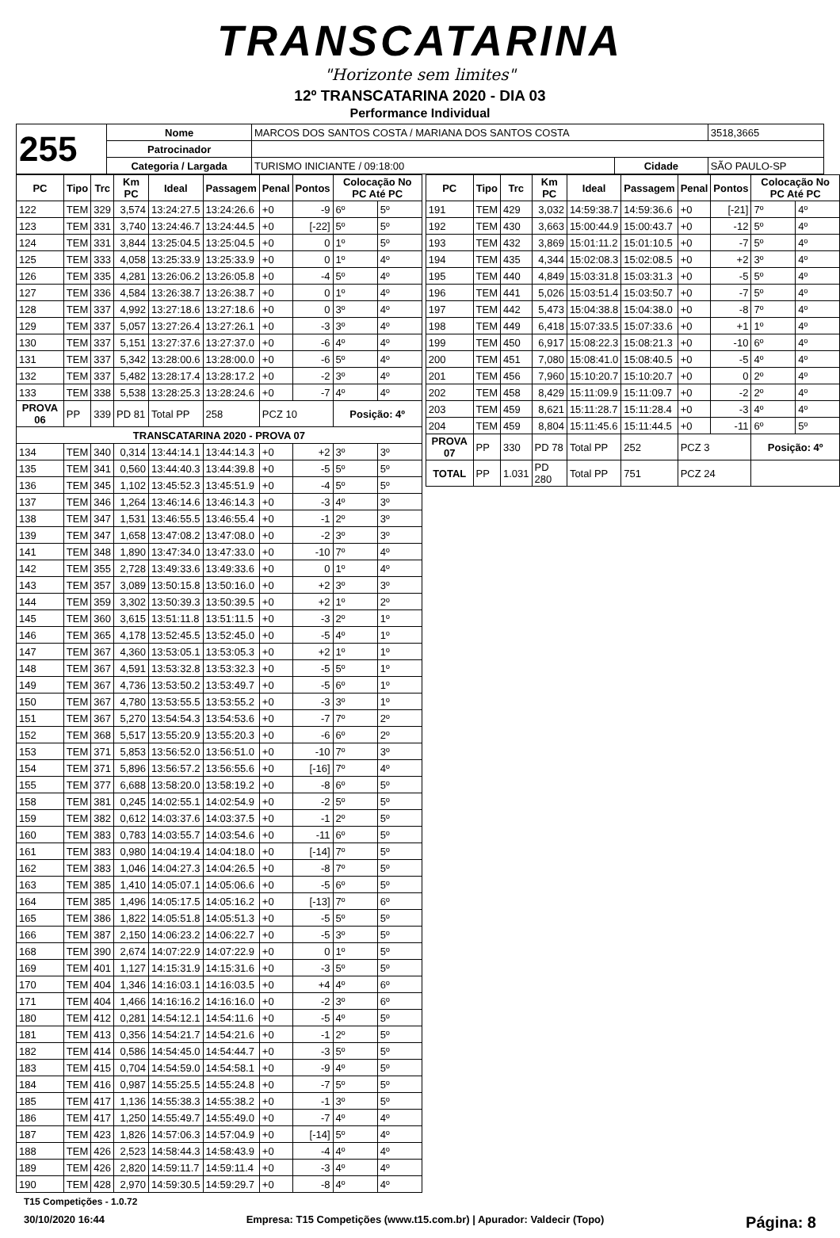TRANSCATARINA
"Horizonte sem limites"
12º TRANSCATARINA 2020 - DIA 03
Performance Individual
| 255 | Nome | MARCOS DOS SANTOS COSTA / MARIANA DOS SANTOS COSTA | | | 3518,3665 |
| | Patrocinador | | | | |
| | Categoria / Largada | TURISMO INICIANTE / 09:18:00 | Cidade | SÃO PAULO-SP | |
| PC | Tipo | Trc | Km PC | Ideal | Passagem | Penal | Pontos | Colocação No PC Até PC | |
| --- | --- | --- | --- | --- | --- | --- | --- | --- | --- |
| 122 | TEM | 329 | 3,574 | 13:24:27.5 | 13:24:26.6 | +0 | -9 | 6º | 5º |
| 123 | TEM | 331 | 3,740 | 13:24:46.7 | 13:24:44.5 | +0 | [-22] | 5º | 5º |
| 124 | TEM | 331 | 3,844 | 13:25:04.5 | 13:25:04.5 | +0 | 0 | 1º | 5º |
| 125 | TEM | 333 | 4,058 | 13:25:33.9 | 13:25:33.9 | +0 | 0 | 1º | 4º |
| 126 | TEM | 335 | 4,281 | 13:26:06.2 | 13:26:05.8 | +0 | -4 | 5º | 4º |
| 127 | TEM | 336 | 4,584 | 13:26:38.7 | 13:26:38.7 | +0 | 0 | 1º | 4º |
| 128 | TEM | 337 | 4,992 | 13:27:18.6 | 13:27:18.6 | +0 | 0 | 3º | 4º |
| 129 | TEM | 337 | 5,057 | 13:27:26.4 | 13:27:26.1 | +0 | -3 | 3º | 4º |
| 130 | TEM | 337 | 5,151 | 13:27:37.6 | 13:27:37.0 | +0 | -6 | 4º | 4º |
| 131 | TEM | 337 | 5,342 | 13:28:00.6 | 13:28:00.0 | +0 | -6 | 5º | 4º |
| 132 | TEM | 337 | 5,482 | 13:28:17.4 | 13:28:17.2 | +0 | -2 | 3º | 4º |
| 133 | TEM | 338 | 5,538 | 13:28:25.3 | 13:28:24.6 | +0 | -7 | 4º | 4º |
| PROVA 06 | PP | 339 | PD 81 | Total PP | 258 | PCZ 10 | | Posição: 4º | |
| TRANSCATARINA 2020 - PROVA 07 | | | | | | | | | |
| 134 | TEM | 340 | 0,314 | 13:44:14.1 | 13:44:14.3 | +0 | +2 | 3º | 3º |
| 135 | TEM | 341 | 0,560 | 13:44:40.3 | 13:44:39.8 | +0 | -5 | 5º | 5º |
| 136 | TEM | 345 | 1,102 | 13:45:52.3 | 13:45:51.9 | +0 | -4 | 5º | 5º |
| 137 | TEM | 346 | 1,264 | 13:46:14.6 | 13:46:14.3 | +0 | -3 | 4º | 3º |
| 138 | TEM | 347 | 1,531 | 13:46:55.5 | 13:46:55.4 | +0 | -1 | 2º | 3º |
| 139 | TEM | 347 | 1,658 | 13:47:08.2 | 13:47:08.0 | +0 | -2 | 3º | 3º |
| 141 | TEM | 348 | 1,890 | 13:47:34.0 | 13:47:33.0 | +0 | -10 | 7º | 4º |
| 142 | TEM | 355 | 2,728 | 13:49:33.6 | 13:49:33.6 | +0 | 0 | 1º | 4º |
| 143 | TEM | 357 | 3,089 | 13:50:15.8 | 13:50:16.0 | +0 | +2 | 3º | 3º |
| 144 | TEM | 359 | 3,302 | 13:50:39.3 | 13:50:39.5 | +0 | +2 | 1º | 2º |
| 145 | TEM | 360 | 3,615 | 13:51:11.8 | 13:51:11.5 | +0 | -3 | 2º | 1º |
| 146 | TEM | 365 | 4,178 | 13:52:45.5 | 13:52:45.0 | +0 | -5 | 4º | 1º |
| 147 | TEM | 367 | 4,360 | 13:53:05.1 | 13:53:05.3 | +0 | +2 | 1º | 1º |
| 148 | TEM | 367 | 4,591 | 13:53:32.8 | 13:53:32.3 | +0 | -5 | 5º | 1º |
| 149 | TEM | 367 | 4,736 | 13:53:50.2 | 13:53:49.7 | +0 | -5 | 6º | 1º |
| 150 | TEM | 367 | 4,780 | 13:53:55.5 | 13:53:55.2 | +0 | -3 | 3º | 1º |
| 151 | TEM | 367 | 5,270 | 13:54:54.3 | 13:54:53.6 | +0 | -7 | 7º | 2º |
| 152 | TEM | 368 | 5,517 | 13:55:20.9 | 13:55:20.3 | +0 | -6 | 6º | 2º |
| 153 | TEM | 371 | 5,853 | 13:56:52.0 | 13:56:51.0 | +0 | -10 | 7º | 3º |
| 154 | TEM | 371 | 5,896 | 13:56:57.2 | 13:56:55.6 | +0 | [-16] | 7º | 4º |
| 155 | TEM | 377 | 6,688 | 13:58:20.0 | 13:58:19.2 | +0 | -8 | 6º | 5º |
| 158 | TEM | 381 | 0,245 | 14:02:55.1 | 14:02:54.9 | +0 | -2 | 5º | 5º |
| 159 | TEM | 382 | 0,612 | 14:03:37.6 | 14:03:37.5 | +0 | -1 | 2º | 5º |
| 160 | TEM | 383 | 0,783 | 14:03:55.7 | 14:03:54.6 | +0 | -11 | 6º | 5º |
| 161 | TEM | 383 | 0,980 | 14:04:19.4 | 14:04:18.0 | +0 | [-14] | 7º | 5º |
| 162 | TEM | 383 | 1,046 | 14:04:27.3 | 14:04:26.5 | +0 | -8 | 7º | 5º |
| 163 | TEM | 385 | 1,410 | 14:05:07.1 | 14:05:06.6 | +0 | -5 | 6º | 5º |
| 164 | TEM | 385 | 1,496 | 14:05:17.5 | 14:05:16.2 | +0 | [-13] | 7º | 6º |
| 165 | TEM | 386 | 1,822 | 14:05:51.8 | 14:05:51.3 | +0 | -5 | 5º | 5º |
| 166 | TEM | 387 | 2,150 | 14:06:23.2 | 14:06:22.7 | +0 | -5 | 3º | 5º |
| 168 | TEM | 390 | 2,674 | 14:07:22.9 | 14:07:22.9 | +0 | 0 | 1º | 5º |
| 169 | TEM | 401 | 1,127 | 14:15:31.9 | 14:15:31.6 | +0 | -3 | 5º | 5º |
| 170 | TEM | 404 | 1,346 | 14:16:03.1 | 14:16:03.5 | +0 | +4 | 4º | 6º |
| 171 | TEM | 404 | 1,466 | 14:16:16.2 | 14:16:16.0 | +0 | -2 | 3º | 6º |
| 180 | TEM | 412 | 0,281 | 14:54:12.1 | 14:54:11.6 | +0 | -5 | 4º | 5º |
| 181 | TEM | 413 | 0,356 | 14:54:21.7 | 14:54:21.6 | +0 | -1 | 2º | 5º |
| 182 | TEM | 414 | 0,586 | 14:54:45.0 | 14:54:44.7 | +0 | -3 | 5º | 5º |
| 183 | TEM | 415 | 0,704 | 14:54:59.0 | 14:54:58.1 | +0 | -9 | 4º | 5º |
| 184 | TEM | 416 | 0,987 | 14:55:25.5 | 14:55:24.8 | +0 | -7 | 5º | 5º |
| 185 | TEM | 417 | 1,136 | 14:55:38.3 | 14:55:38.2 | +0 | -1 | 3º | 5º |
| 186 | TEM | 417 | 1,250 | 14:55:49.7 | 14:55:49.0 | +0 | -7 | 4º | 4º |
| 187 | TEM | 423 | 1,826 | 14:57:06.3 | 14:57:04.9 | +0 | [-14] | 5º | 4º |
| 188 | TEM | 426 | 2,523 | 14:58:44.3 | 14:58:43.9 | +0 | -4 | 4º | 4º |
| 189 | TEM | 426 | 2,820 | 14:59:11.7 | 14:59:11.4 | +0 | -3 | 4º | 4º |
| 190 | TEM | 428 | 2,970 | 14:59:30.5 | 14:59:29.7 | +0 | -8 | 4º | 4º |
| PC | Tipo | Trc | Km PC | Ideal | Passagem | Penal | Pontos | Colocação No PC Até PC | |
| --- | --- | --- | --- | --- | --- | --- | --- | --- | --- |
| 191 | TEM | 429 | 3,032 | 14:59:38.7 | 14:59:36.6 | +0 | [-21] | 7º | 4º |
| 192 | TEM | 430 | 3,663 | 15:00:44.9 | 15:00:43.7 | +0 | -12 | 5º | 4º |
| 193 | TEM | 432 | 3,869 | 15:01:11.2 | 15:01:10.5 | +0 | -7 | 5º | 4º |
| 194 | TEM | 435 | 4,344 | 15:02:08.3 | 15:02:08.5 | +0 | +2 | 3º | 4º |
| 195 | TEM | 440 | 4,849 | 15:03:31.8 | 15:03:31.3 | +0 | -5 | 5º | 4º |
| 196 | TEM | 441 | 5,026 | 15:03:51.4 | 15:03:50.7 | +0 | -7 | 5º | 4º |
| 197 | TEM | 442 | 5,473 | 15:04:38.8 | 15:04:38.0 | +0 | -8 | 7º | 4º |
| 198 | TEM | 449 | 6,418 | 15:07:33.5 | 15:07:33.6 | +0 | +1 | 1º | 4º |
| 199 | TEM | 450 | 6,917 | 15:08:22.3 | 15:08:21.3 | +0 | -10 | 6º | 4º |
| 200 | TEM | 451 | 7,080 | 15:08:41.0 | 15:08:40.5 | +0 | -5 | 4º | 4º |
| 201 | TEM | 456 | 7,960 | 15:10:20.7 | 15:10:20.7 | +0 | 0 | 2º | 4º |
| 202 | TEM | 458 | 8,429 | 15:11:09.9 | 15:11:09.7 | +0 | -2 | 2º | 4º |
| 203 | TEM | 459 | 8,621 | 15:11:28.7 | 15:11:28.4 | +0 | -3 | 4º | 4º |
| 204 | TEM | 459 | 8,804 | 15:11:45.6 | 15:11:44.5 | +0 | -11 | 6º | 5º |
| PROVA 07 | PP | 330 | PD 78 | Total PP | 252 | PCZ 3 | | Posição: 4º | |
| TOTAL | PP | 1.031 | PD 280 | Total PP | 751 | PCZ 24 | | | |
T15 Competições - 1.0.72
30/10/2020 16:44 Empresa: T15 Competições (www.t15.com.br) | Apurador: Valdecir (Topo) Página: 8